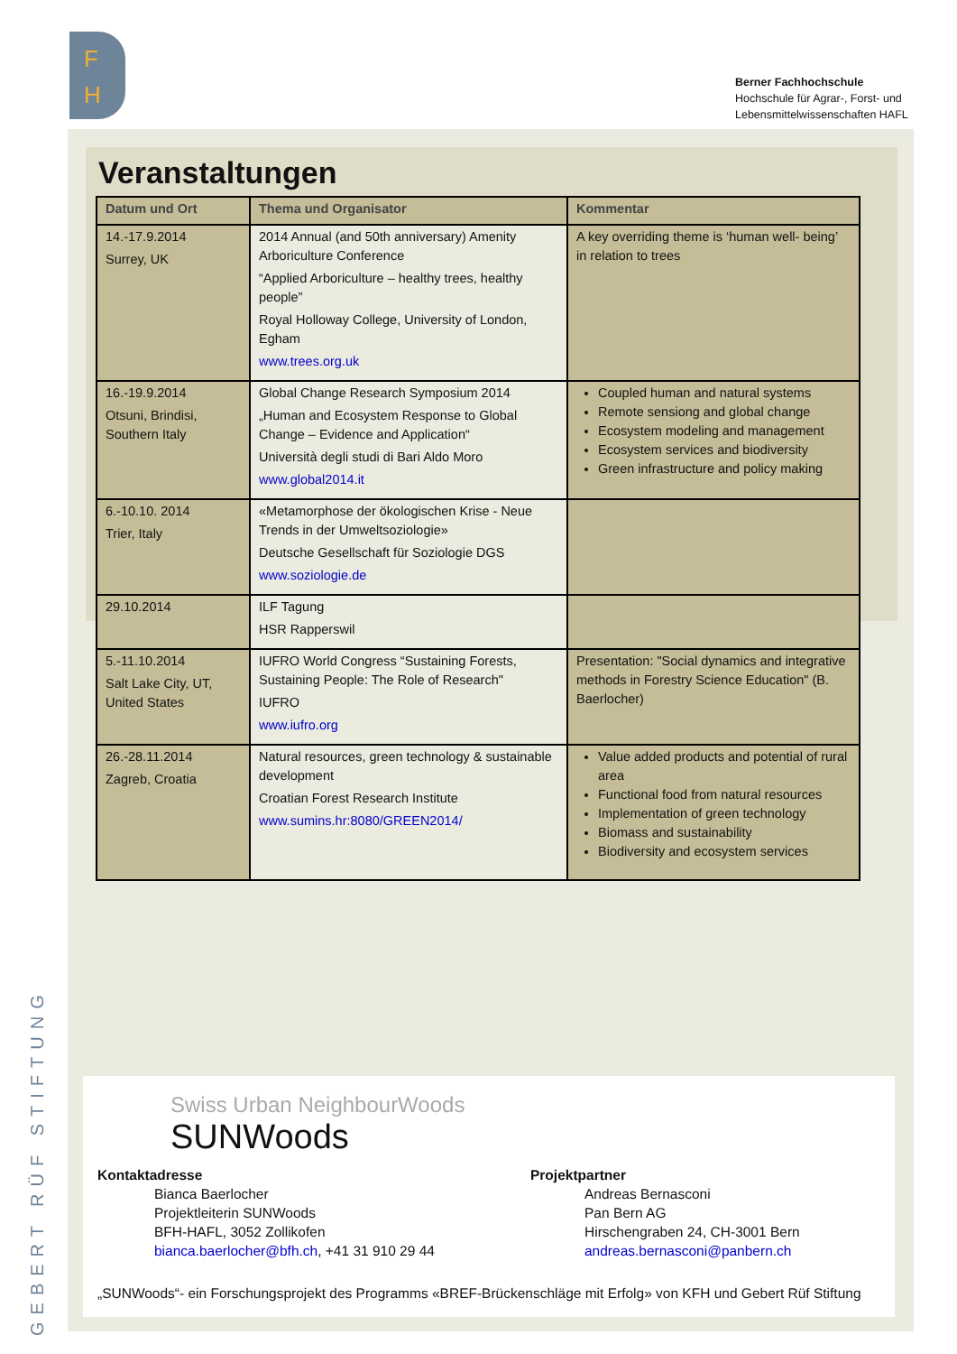F
H
Berner Fachhochschule
Hochschule für Agrar-, Forst- und
Lebensmittelwissenschaften HAFL
GEBERT RÜF STIFTUNG
Veranstaltungen
| Datum und Ort | Thema und Organisator | Kommentar |
| --- | --- | --- |
| 14.-17.9.2014 Surrey, UK | 2014 Annual (and 50th anniversary) Amenity Arboriculture Conference “Applied Arboriculture – healthy trees, healthy people” Royal Holloway College, University of London, Egham www.trees.org.uk | A key overriding theme is ‘human well- being’ in relation to trees |
| 16.-19.9.2014 Otsuni, Brindisi, Southern Italy | Global Change Research Symposium 2014 „Human and Ecosystem Response to Global Change – Evidence and Application“ Università degli studi di Bari Aldo Moro www.global2014.it | Coupled human and natural systems Remote sensiong and global change Ecosystem modeling and management Ecosystem services and biodiversity Green infrastructure and policy making |
| 6.-10.10. 2014 Trier, Italy | «Metamorphose der ökologischen Krise - Neue Trends in der Umweltsoziologie» Deutsche Gesellschaft für Soziologie DGS www.soziologie.de | |
| 29.10.2014 | ILF Tagung HSR Rapperswil | |
| 5.-11.10.2014 Salt Lake City, UT, United States | IUFRO World Congress “Sustaining Forests, Sustaining People: The Role of Research" IUFRO www.iufro.org | Presentation: "Social dynamics and integrative methods in Forestry Science Education" (B. Baerlocher) |
| 26.-28.11.2014 Zagreb, Croatia | Natural resources, green technology & sustainable development Croatian Forest Research Institute www.sumins.hr:8080/GREEN2014/ | Value added products and potential of rural area Functional food from natural resources Implementation of green technology Biomass and sustainability Biodiversity and ecosystem services |
Swiss Urban NeighbourWoods
SUNWoods
Kontaktadresse
Bianca Baerlocher
Projektleiterin SUNWoods
BFH-HAFL, 3052 Zollikofen
bianca.baerlocher@bfh.ch, +41 31 910 29 44
Projektpartner
Andreas Bernasconi
Pan Bern AG
Hirschengraben 24, CH-3001 Bern
andreas.bernasconi@panbern.ch
„SUNWoods“- ein Forschungsprojekt des Programms «BREF-Brückenschläge mit Erfolg» von KFH und Gebert Rüf Stiftung